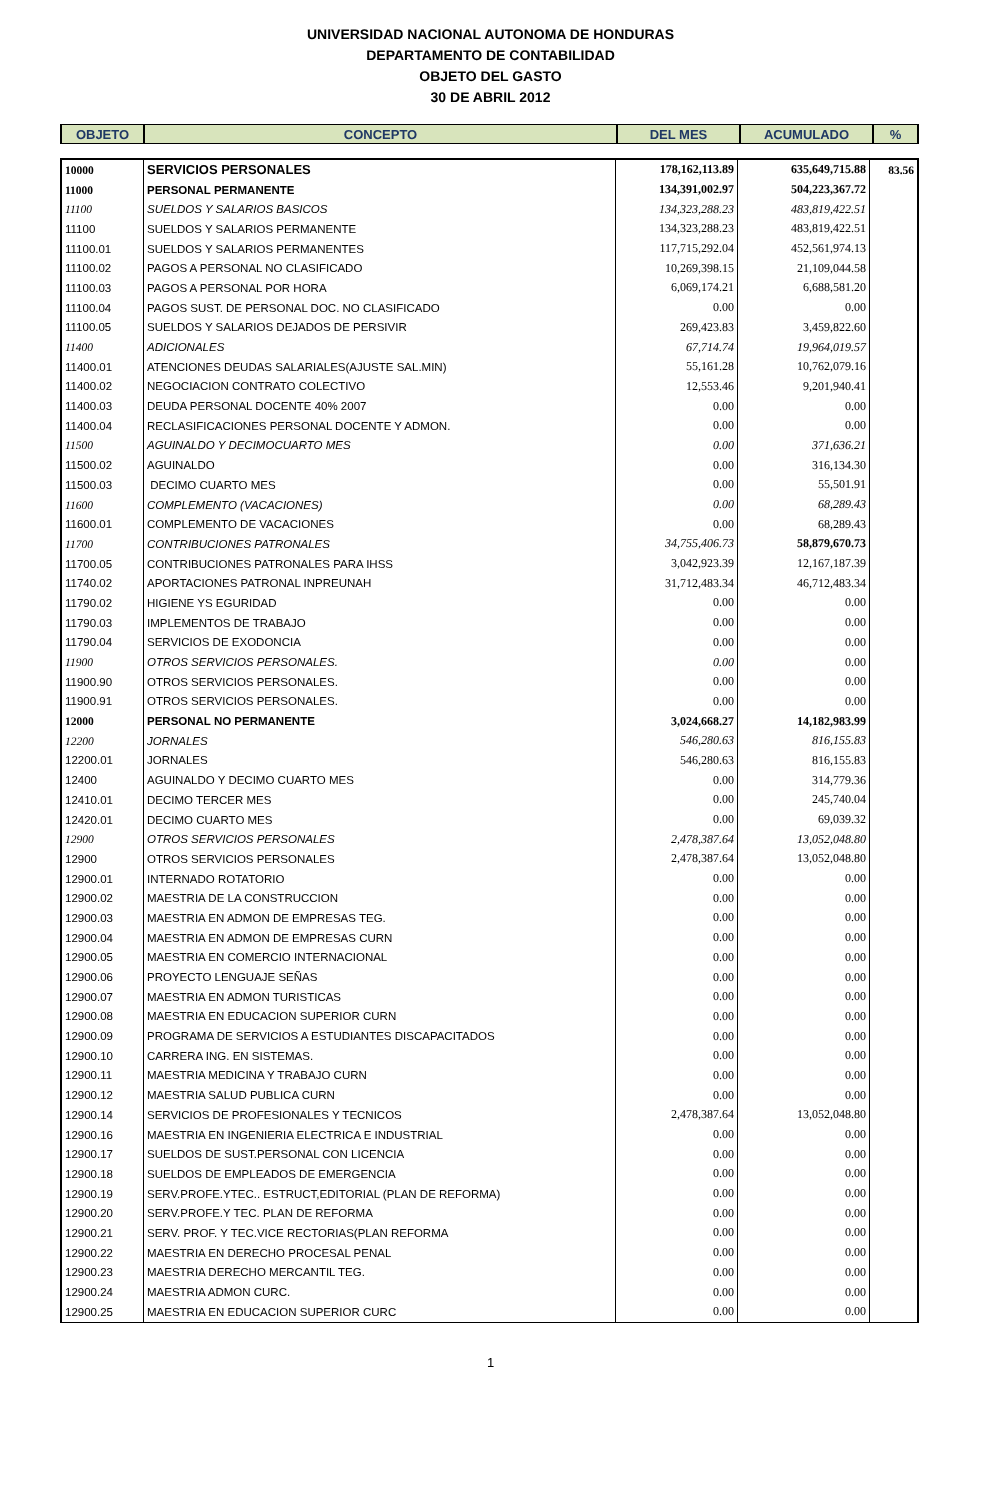UNIVERSIDAD NACIONAL AUTONOMA DE HONDURAS
DEPARTAMENTO DE CONTABILIDAD
OBJETO DEL GASTO
30 DE ABRIL 2012
| OBJETO | CONCEPTO | DEL MES | ACUMULADO | % |
| 10000 | SERVICIOS PERSONALES | 178,162,113.89 | 635,649,715.88 | 83.56 |
| 11000 | PERSONAL PERMANENTE | 134,391,002.97 | 504,223,367.72 | |
| 11100 | SUELDOS Y SALARIOS BASICOS | 134,323,288.23 | 483,819,422.51 | |
| 11100 | SUELDOS Y SALARIOS PERMANENTE | 134,323,288.23 | 483,819,422.51 | |
| 11100.01 | SUELDOS Y SALARIOS PERMANENTES | 117,715,292.04 | 452,561,974.13 | |
| 11100.02 | PAGOS A PERSONAL NO CLASIFICADO | 10,269,398.15 | 21,109,044.58 | |
| 11100.03 | PAGOS A PERSONAL POR HORA | 6,069,174.21 | 6,688,581.20 | |
| 11100.04 | PAGOS SUST. DE PERSONAL DOC. NO CLASIFICADO | 0.00 | 0.00 | |
| 11100.05 | SUELDOS Y SALARIOS DEJADOS DE PERSIVIR | 269,423.83 | 3,459,822.60 | |
| 11400 | ADICIONALES | 67,714.74 | 19,964,019.57 | |
| 11400.01 | ATENCIONES DEUDAS SALARIALES(AJUSTE SAL.MIN) | 55,161.28 | 10,762,079.16 | |
| 11400.02 | NEGOCIACION CONTRATO COLECTIVO | 12,553.46 | 9,201,940.41 | |
| 11400.03 | DEUDA PERSONAL DOCENTE 40% 2007 | 0.00 | 0.00 | |
| 11400.04 | RECLASIFICACIONES PERSONAL DOCENTE Y ADMON. | 0.00 | 0.00 | |
| 11500 | AGUINALDO Y DECIMOCUARTO MES | 0.00 | 371,636.21 | |
| 11500.02 | AGUINALDO | 0.00 | 316,134.30 | |
| 11500.03 | DECIMO CUARTO MES | 0.00 | 55,501.91 | |
| 11600 | COMPLEMENTO (VACACIONES) | 0.00 | 68,289.43 | |
| 11600.01 | COMPLEMENTO DE VACACIONES | 0.00 | 68,289.43 | |
| 11700 | CONTRIBUCIONES PATRONALES | 34,755,406.73 | 58,879,670.73 | |
| 11700.05 | CONTRIBUCIONES PATRONALES PARA IHSS | 3,042,923.39 | 12,167,187.39 | |
| 11740.02 | APORTACIONES PATRONAL INPREUNAH | 31,712,483.34 | 46,712,483.34 | |
| 11790.02 | HIGIENE YS EGURIDAD | 0.00 | 0.00 | |
| 11790.03 | IMPLEMENTOS DE TRABAJO | 0.00 | 0.00 | |
| 11790.04 | SERVICIOS DE EXODONCIA | 0.00 | 0.00 | |
| 11900 | OTROS SERVICIOS PERSONALES. | 0.00 | 0.00 | |
| 11900.90 | OTROS SERVICIOS PERSONALES. | 0.00 | 0.00 | |
| 11900.91 | OTROS SERVICIOS PERSONALES. | 0.00 | 0.00 | |
| 12000 | PERSONAL NO PERMANENTE | 3,024,668.27 | 14,182,983.99 | |
| 12200 | JORNALES | 546,280.63 | 816,155.83 | |
| 12200.01 | JORNALES | 546,280.63 | 816,155.83 | |
| 12400 | AGUINALDO Y DECIMO CUARTO MES | 0.00 | 314,779.36 | |
| 12410.01 | DECIMO TERCER MES | 0.00 | 245,740.04 | |
| 12420.01 | DECIMO CUARTO MES | 0.00 | 69,039.32 | |
| 12900 | OTROS SERVICIOS PERSONALES | 2,478,387.64 | 13,052,048.80 | |
| 12900 | OTROS SERVICIOS PERSONALES | 2,478,387.64 | 13,052,048.80 | |
| 12900.01 | INTERNADO ROTATORIO | 0.00 | 0.00 | |
| 12900.02 | MAESTRIA DE LA CONSTRUCCION | 0.00 | 0.00 | |
| 12900.03 | MAESTRIA EN ADMON DE EMPRESAS TEG. | 0.00 | 0.00 | |
| 12900.04 | MAESTRIA EN ADMON DE EMPRESAS CURN | 0.00 | 0.00 | |
| 12900.05 | MAESTRIA EN COMERCIO INTERNACIONAL | 0.00 | 0.00 | |
| 12900.06 | PROYECTO LENGUAJE SEÑAS | 0.00 | 0.00 | |
| 12900.07 | MAESTRIA EN ADMON TURISTICAS | 0.00 | 0.00 | |
| 12900.08 | MAESTRIA EN EDUCACION SUPERIOR CURN | 0.00 | 0.00 | |
| 12900.09 | PROGRAMA DE SERVICIOS A ESTUDIANTES DISCAPACITADOS | 0.00 | 0.00 | |
| 12900.10 | CARRERA ING. EN SISTEMAS. | 0.00 | 0.00 | |
| 12900.11 | MAESTRIA MEDICINA Y TRABAJO CURN | 0.00 | 0.00 | |
| 12900.12 | MAESTRIA SALUD PUBLICA CURN | 0.00 | 0.00 | |
| 12900.14 | SERVICIOS DE PROFESIONALES Y TECNICOS | 2,478,387.64 | 13,052,048.80 | |
| 12900.16 | MAESTRIA EN INGENIERIA ELECTRICA E INDUSTRIAL | 0.00 | 0.00 | |
| 12900.17 | SUELDOS DE SUST.PERSONAL CON LICENCIA | 0.00 | 0.00 | |
| 12900.18 | SUELDOS DE EMPLEADOS DE EMERGENCIA | 0.00 | 0.00 | |
| 12900.19 | SERV.PROFE.YTEC.. ESTRUCT,EDITORIAL (PLAN DE REFORMA) | 0.00 | 0.00 | |
| 12900.20 | SERV.PROFE.Y TEC. PLAN DE REFORMA | 0.00 | 0.00 | |
| 12900.21 | SERV. PROF. Y TEC.VICE RECTORIAS(PLAN REFORMA | 0.00 | 0.00 | |
| 12900.22 | MAESTRIA EN DERECHO PROCESAL PENAL | 0.00 | 0.00 | |
| 12900.23 | MAESTRIA DERECHO MERCANTIL TEG. | 0.00 | 0.00 | |
| 12900.24 | MAESTRIA ADMON CURC. | 0.00 | 0.00 | |
| 12900.25 | MAESTRIA EN EDUCACION SUPERIOR CURC | 0.00 | 0.00 | |
1